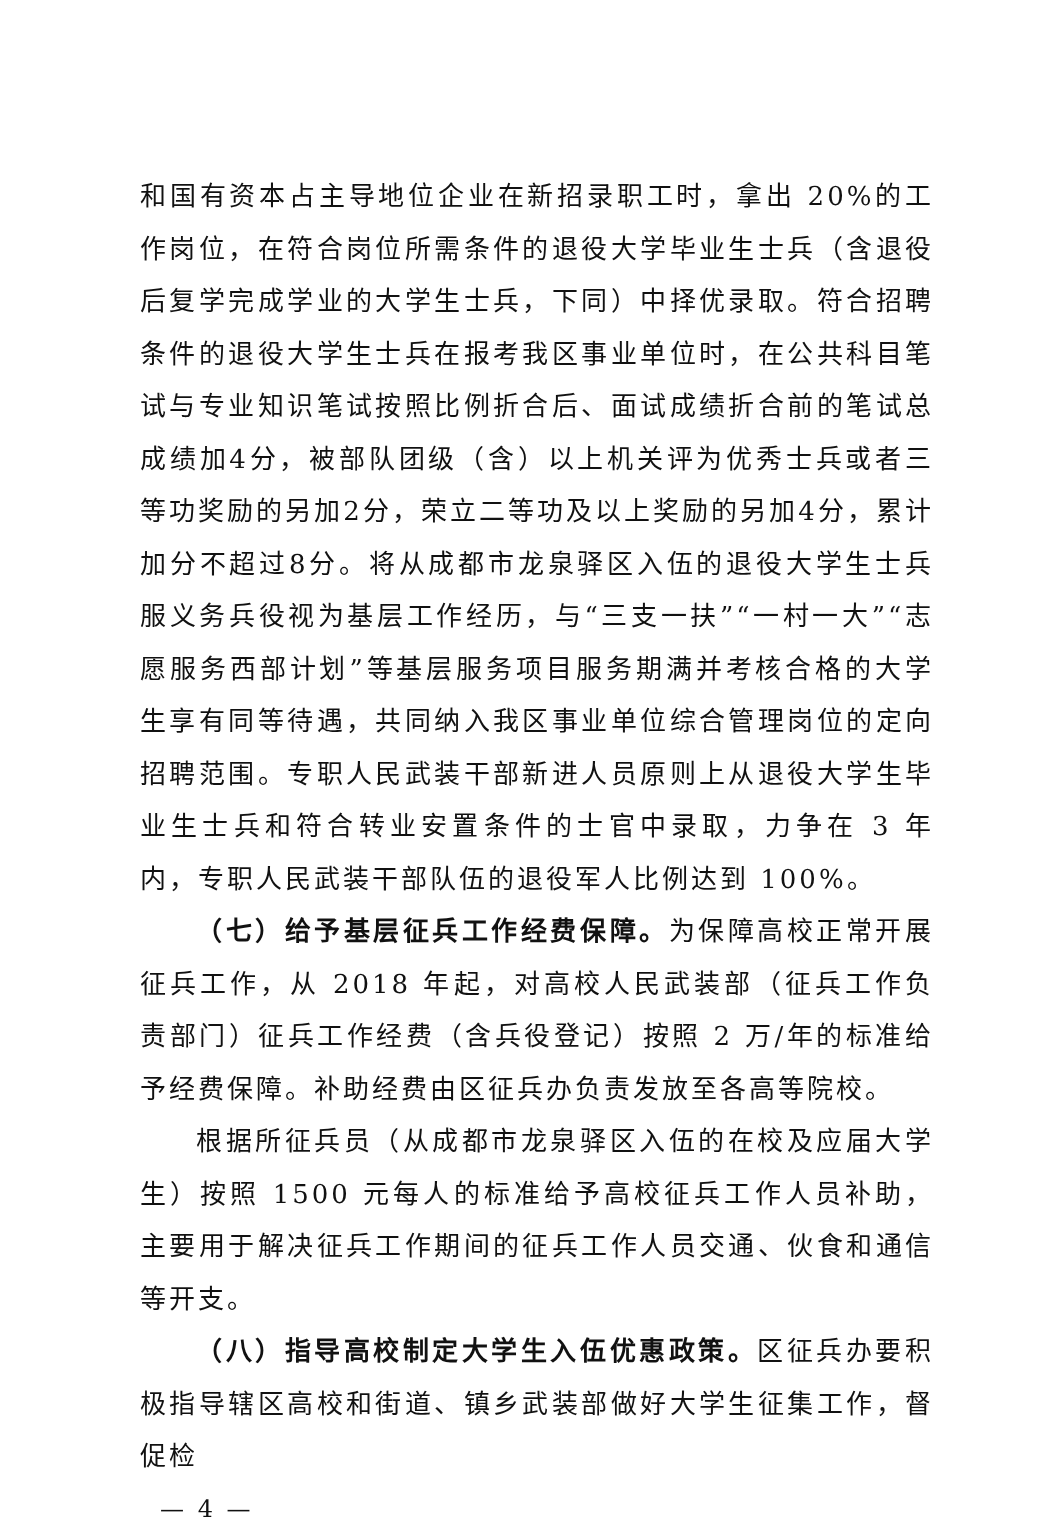和国有资本占主导地位企业在新招录职工时，拿出 20%的工作岗位，在符合岗位所需条件的退役大学毕业生士兵（含退役后复学完成学业的大学生士兵，下同）中择优录取。符合招聘条件的退役大学生士兵在报考我区事业单位时，在公共科目笔试与专业知识笔试按照比例折合后、面试成绩折合前的笔试总成绩加4分，被部队团级（含）以上机关评为优秀士兵或者三等功奖励的另加2分，荣立二等功及以上奖励的另加4分，累计加分不超过8分。将从成都市龙泉驿区入伍的退役大学生士兵服义务兵役视为基层工作经历，与“三支一扶”“一村一大”“志愿服务西部计划”等基层服务项目服务期满并考核合格的大学生享有同等待遇，共同纳入我区事业单位综合管理岗位的定向招聘范围。专职人民武装干部新进人员原则上从退役大学生毕业生士兵和符合转业安置条件的士官中录取，力争在 3 年内，专职人民武装干部队伍的退役军人比例达到 100%。
（七）给予基层征兵工作经费保障。为保障高校正常开展征兵工作，从 2018 年起，对高校人民武装部（征兵工作负责部门）征兵工作经费（含兵役登记）按照 2 万/年的标准给予经费保障。补助经费由区征兵办负责发放至各高等院校。
根据所征兵员（从成都市龙泉驿区入伍的在校及应届大学生）按照 1500 元每人的标准给予高校征兵工作人员补助，主要用于解决征兵工作期间的征兵工作人员交通、伙食和通信等开支。
（八）指导高校制定大学生入伍优惠政策。区征兵办要积极指导辖区高校和街道、镇乡武装部做好大学生征集工作，督促检
— 4 —